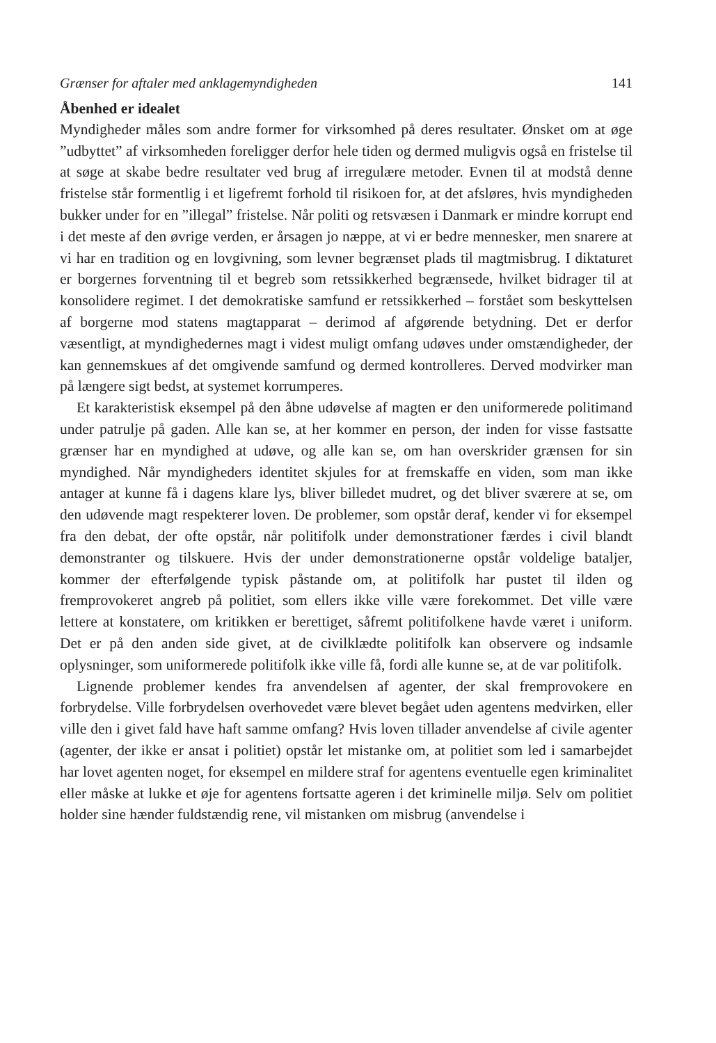Grænser for aftaler med anklagemyndigheden 141
Åbenhed er idealet
Myndigheder måles som andre former for virksomhed på deres resultater. Ønsket om at øge ”udbyttet” af virksomheden foreligger derfor hele tiden og dermed muligvis også en fristelse til at søge at skabe bedre resultater ved brug af irregulære metoder. Evnen til at modstå denne fristelse står formentlig i et ligefremt forhold til risikoen for, at det afsløres, hvis myndigheden bukker under for en ”illegal” fristelse. Når politi og retsvæsen i Danmark er mindre korrupt end i det meste af den øvrige verden, er årsagen jo næppe, at vi er bedre mennesker, men snarere at vi har en tradition og en lovgivning, som levner begrænset plads til magtmisbrug. I diktaturet er borgernes forventning til et begreb som retssikkerhed begrænsede, hvilket bidrager til at konsolidere regimet. I det demokratiske samfund er retssikkerhed – forstået som beskyttelsen af borgerne mod statens magtapparat – derimod af afgørende betydning. Det er derfor væsentligt, at myndighedernes magt i videst muligt omfang udøves under omstændigheder, der kan gennemskues af det omgivende samfund og dermed kontrolleres. Derved modvirker man på længere sigt bedst, at systemet korrumperes.
Et karakteristisk eksempel på den åbne udøvelse af magten er den uniformerede politimand under patrulje på gaden. Alle kan se, at her kommer en person, der inden for visse fastsatte grænser har en myndighed at udøve, og alle kan se, om han overskrider grænsen for sin myndighed. Når myndigheders identitet skjules for at fremskaffe en viden, som man ikke antager at kunne få i dagens klare lys, bliver billedet mudret, og det bliver sværere at se, om den udøvende magt respekterer loven. De problemer, som opstår deraf, kender vi for eksempel fra den debat, der ofte opstår, når politifolk under demonstrationer færdes i civil blandt demonstranter og tilskuere. Hvis der under demonstrationerne opstår voldelige bataljer, kommer der efterfølgende typisk påstande om, at politifolk har pustet til ilden og fremprovokeret angreb på politiet, som ellers ikke ville være forekommet. Det ville være lettere at konstatere, om kritikken er berettiget, såfremt politifolkene havde været i uniform. Det er på den anden side givet, at de civilklædte politifolk kan observere og indsamle oplysninger, som uniformerede politifolk ikke ville få, fordi alle kunne se, at de var politifolk.
Lignende problemer kendes fra anvendelsen af agenter, der skal fremprovokere en forbrydelse. Ville forbrydelsen overhovedet være blevet begået uden agentens medvirken, eller ville den i givet fald have haft samme omfang? Hvis loven tillader anvendelse af civile agenter (agenter, der ikke er ansat i politiet) opstår let mistanke om, at politiet som led i samarbejdet har lovet agenten noget, for eksempel en mildere straf for agentens eventuelle egen kriminalitet eller måske at lukke et øje for agentens fortsatte ageren i det kriminelle miljø. Selv om politiet holder sine hænder fuldstændig rene, vil mistanken om misbrug (anvendelse i